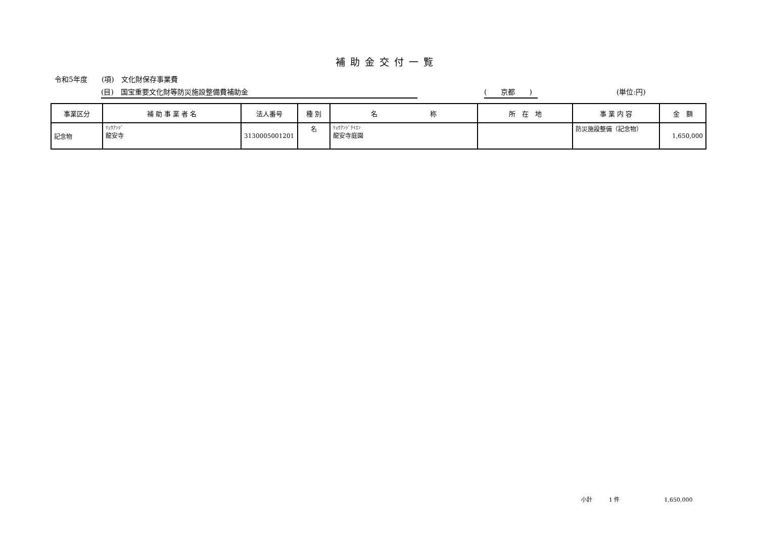補助金交付一覧
令和5年度　　(項)　文化財保存事業費
(目)　国宝重要文化財等防災施設整備費補助金 (　　京都　　) (単位:円)
| 事業区分 | 補 助 事 業 者 名 | 法人番号 | 種 別 | 名 称 | 所 在 地 | 事 業 内 容 | 金 額 |
| --- | --- | --- | --- | --- | --- | --- | --- |
| 記念物 | ﾘｭｳｱﾝｼﾞ 龍安寺 | 3130005001201 | 名 | ﾘｮｳｱﾝｼﾞﾃｲｴﾝ 龍安寺庭園 | | 防災施設整備（記念物） | 1,650,000 |
小計　　　1 件　　　　　　　　1,650,000